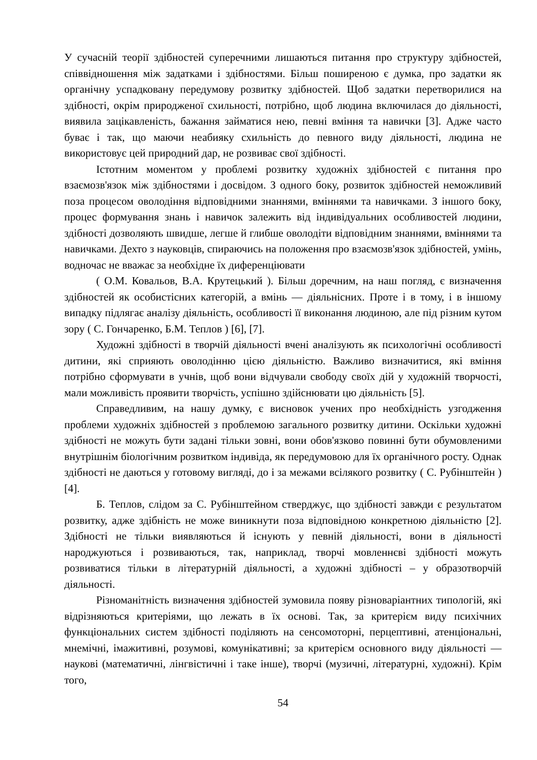У сучасній теорії здібностей суперечними лишаються питання про структуру здібностей, співвідношення між задатками і здібностями. Більш поширеною є думка, про задатки як органічну успадковану передумову розвитку здібностей. Щоб задатки перетворилися на здібності, окрім природженої схильності, потрібно, щоб людина включилася до діяльності, виявила зацікавленість, бажання займатися нею, певні вміння та навички [3]. Адже часто буває і так, що маючи неабияку схильність до певного виду діяльності, людина не використовує цей природний дар, не розвиває свої здібності.
Істотним моментом у проблемі розвитку художніх здібностей є питання про взаємозв'язок між здібностями і досвідом. З одного боку, розвиток здібностей неможливий поза процесом оволодіння відповідними знаннями, вміннями та навичками. З іншого боку, процес формування знань і навичок залежить від індивідуальних особливостей людини, здібності дозволяють швидше, легше й глибше оволодіти відповідним знаннями, вміннями та навичками. Дехто з науковців, спираючись на положення про взаємозв'язок здібностей, умінь, водночас не вважає за необхідне їх диференціювати
( О.М. Ковальов, В.А. Крутецький ). Більш доречним, на наш погляд, є визначення здібностей як особистісних категорій, а вмінь — діяльнісних. Проте і в тому, і в іншому випадку підлягає аналізу діяльність, особливості її виконання людиною, але під різним кутом зору ( С. Гончаренко, Б.М. Теплов ) [6], [7].
Художні здібності в творчій діяльності вчені аналізують як психологічні особливості дитини, які сприяють оволодінню цією діяльністю. Важливо визначитися, які вміння потрібно сформувати в учнів, щоб вони відчували свободу своїх дій у художній творчості, мали можливість проявити творчість, успішно здійснювати цю діяльність [5].
Справедливим, на нашу думку, є висновок учених про необхідність узгодження проблеми художніх здібностей з проблемою загального розвитку дитини. Оскільки художні здібності не можуть бути задані тільки зовні, вони обов'язково повинні бути обумовленими внутрішнім біологічним розвитком індивіда, як передумовою для їх органічного росту. Однак здібності не даються у готовому вигляді, до і за межами всілякого розвитку ( С. Рубінштейн ) [4].
Б. Теплов, слідом за С. Рубінштейном стверджує, що здібності завжди є результатом розвитку, адже здібність не може виникнути поза відповідною конкретною діяльністю [2]. Здібності не тільки виявляються й існують у певній діяльності, вони в діяльності народжуються і розвиваються, так, наприклад, творчі мовленнєві здібності можуть розвиватися тільки в літературній діяльності, а художні здібності – у образотворчій діяльності.
Різноманітність визначення здібностей зумовила появу різноваріантних типологій, які відрізняються критеріями, що лежать в їх основі. Так, за критерієм виду психічних функціональних систем здібності поділяють на сенсомоторні, перцептивні, атенціональні, мнемічні, імажитивні, розумові, комунікативні; за критерієм основного виду діяльності — наукові (математичні, лінгвістичні і таке інше), творчі (музичні, літературні, художні). Крім того,
54